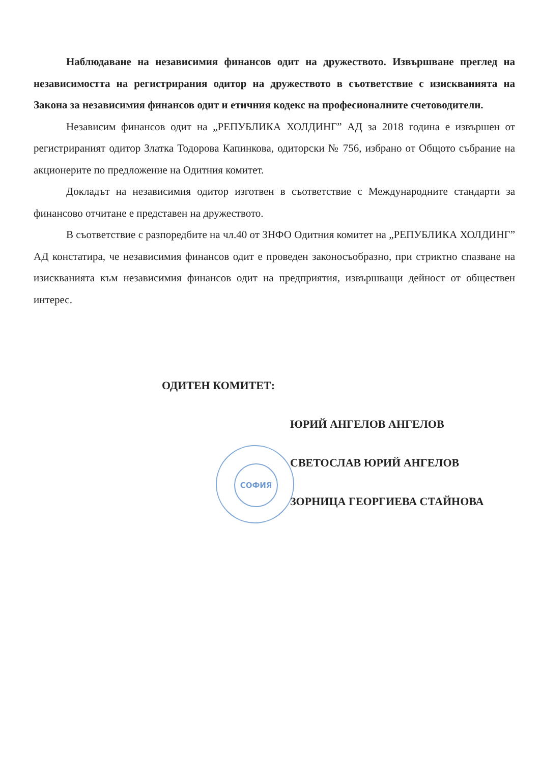Наблюдаване на независимия финансов одит на дружеството. Извършване преглед на независимостта на регистрирания одитор на дружеството в съответствие с изискванията на Закона за независимия финансов одит и етичния кодекс на професионалните счетоводители.
Независим финансов одит на „РЕПУБЛИКА ХОЛДИНГ” АД за 2018 година е извършен от регистрираният одитор Златка Тодорова Капинкова, одиторски № 756, избрано от Общото събрание на акционерите по предложение на Одитния комитет.
Докладът на независимия одитор изготвен в съответствие с Международните стандарти за финансово отчитане е представен на дружеството.
В съответствие с разпоредбите на чл.40 от ЗНФО Одитния комитет на „РЕПУБЛИКА ХОЛДИНГ” АД констатира, че независимия финансов одит е проведен законосъобразно, при стриктно спазване на изискванията към независимия финансов одит на предприятия, извършващи дейност от обществен интерес.
СОФИЯ
ОДИТЕН КОМИТЕТ:
ЮРИЙ АНГЕЛОВ АНГЕЛОВ
СВЕТОСЛАВ ЮРИЙ АНГЕЛОВ
ЗОРНИЦА ГЕОРГИЕВА СТАЙНОВА